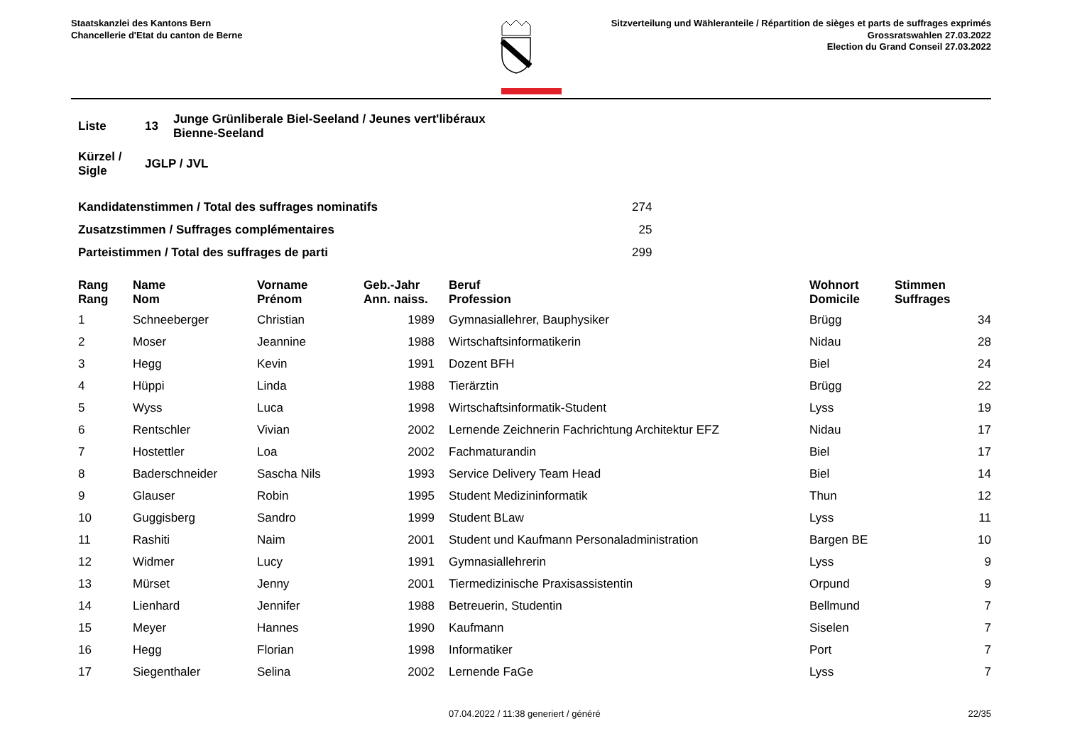Staatskanzlei des Kantons Bern
Chancellerie d'Etat du canton de Berne
Sitzverteilung und Wähleranteile / Répartition de sièges et parts de suffrages exprimés
Grossratswahlen 27.03.2022
Election du Grand Conseil 27.03.2022
| Liste | 13 | Junge Grünliberale Biel-Seeland / Jeunes vert'libéraux Bienne-Seeland |
| Kürzel / Sigle | JGLP / JVL | |
| Kandidatenstimmen / Total des suffrages nominatifs | 274 |
| Zusatzstimmen / Suffrages complémentaires | 25 |
| Parteistimmen / Total des suffrages de parti | 299 |
| Rang Rang | | Name Nom | Vorname Prénom | Geb.-Jahr Ann. naiss. | | Beruf Profession | Wohnort Domicile | Stimmen Suffrages |
| --- | --- | --- | --- | --- | --- | --- | --- | --- |
| 1 | | Schneeberger | Christian | 1989 | | Gymnasiallehrer, Bauphysiker | Brügg | 34 |
| 2 | | Moser | Jeannine | 1988 | | Wirtschaftsinformatikerin | Nidau | 28 |
| 3 | | Hegg | Kevin | 1991 | | Dozent BFH | Biel | 24 |
| 4 | | Hüppi | Linda | 1988 | | Tierärztin | Brügg | 22 |
| 5 | | Wyss | Luca | 1998 | | Wirtschaftsinformatik-Student | Lyss | 19 |
| 6 | | Rentschler | Vivian | 2002 | | Lernende Zeichnerin Fachrichtung Architektur EFZ | Nidau | 17 |
| 7 | | Hostettler | Loa | 2002 | | Fachmaturandin | Biel | 17 |
| 8 | | Baderschneider | Sascha Nils | 1993 | | Service Delivery Team Head | Biel | 14 |
| 9 | | Glauser | Robin | 1995 | | Student Medizininformatik | Thun | 12 |
| 10 | | Guggisberg | Sandro | 1999 | | Student BLaw | Lyss | 11 |
| 11 | | Rashiti | Naim | 2001 | | Student und Kaufmann Personaladministration | Bargen BE | 10 |
| 12 | | Widmer | Lucy | 1991 | | Gymnasiallehrerin | Lyss | 9 |
| 13 | | Mürset | Jenny | 2001 | | Tiermedizinische Praxisassistentin | Orpund | 9 |
| 14 | | Lienhard | Jennifer | 1988 | | Betreuerin, Studentin | Bellmund | 7 |
| 15 | | Meyer | Hannes | 1990 | | Kaufmann | Siselen | 7 |
| 16 | | Hegg | Florian | 1998 | | Informatiker | Port | 7 |
| 17 | | Siegenthaler | Selina | 2002 | | Lernende FaGe | Lyss | 7 |
07.04.2022 / 11:38 generiert / généré 22/35